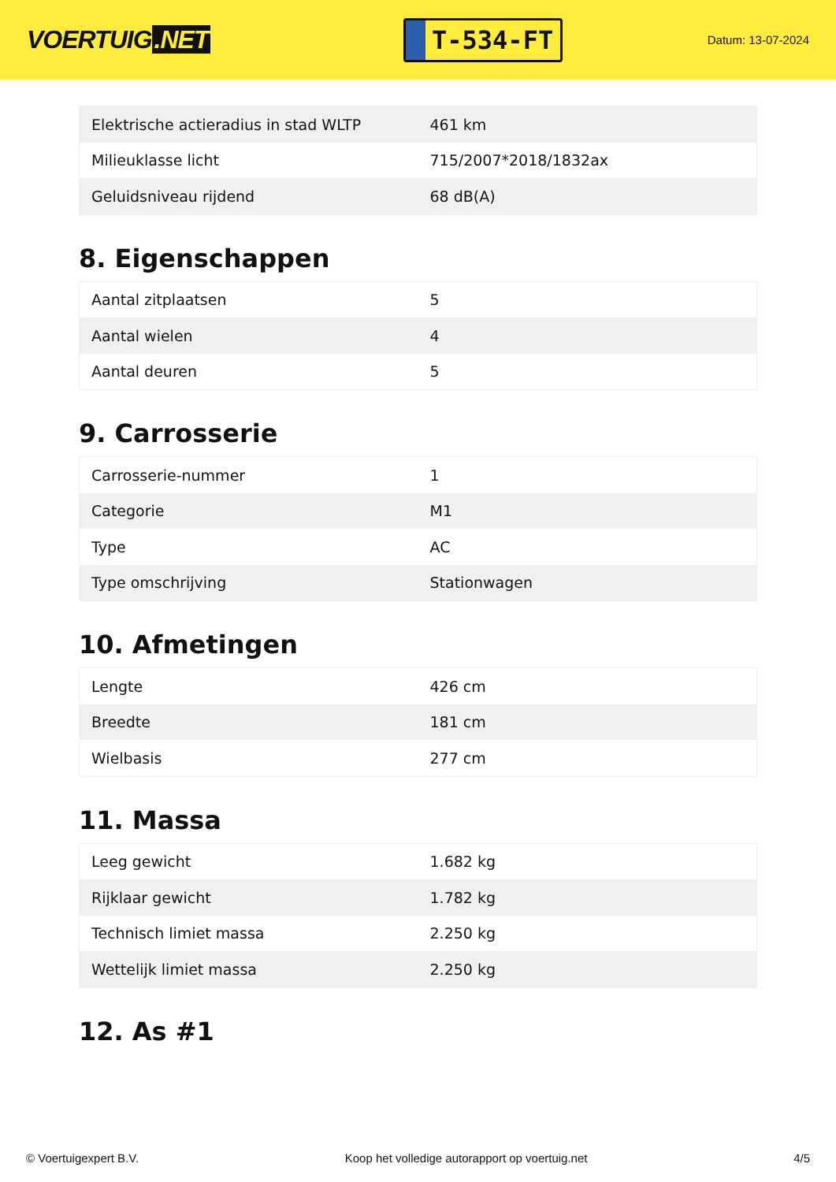VOERTUIG.NET
T-534-FT
Datum: 13-07-2024
| Elektrische actieradius in stad WLTP | 461 km |
| Milieuklasse licht | 715/2007*2018/1832ax |
| Geluidsniveau rijdend | 68 dB(A) |
8. Eigenschappen
| Aantal zitplaatsen | 5 |
| Aantal wielen | 4 |
| Aantal deuren | 5 |
9. Carrosserie
| Carrosserie-nummer | 1 |
| Categorie | M1 |
| Type | AC |
| Type omschrijving | Stationwagen |
10. Afmetingen
| Lengte | 426 cm |
| Breedte | 181 cm |
| Wielbasis | 277 cm |
11. Massa
| Leeg gewicht | 1.682 kg |
| Rijklaar gewicht | 1.782 kg |
| Technisch limiet massa | 2.250 kg |
| Wettelijk limiet massa | 2.250 kg |
12. As #1
© Voertuigexpert B.V. Koop het volledige autorapport op voertuig.net 4/5